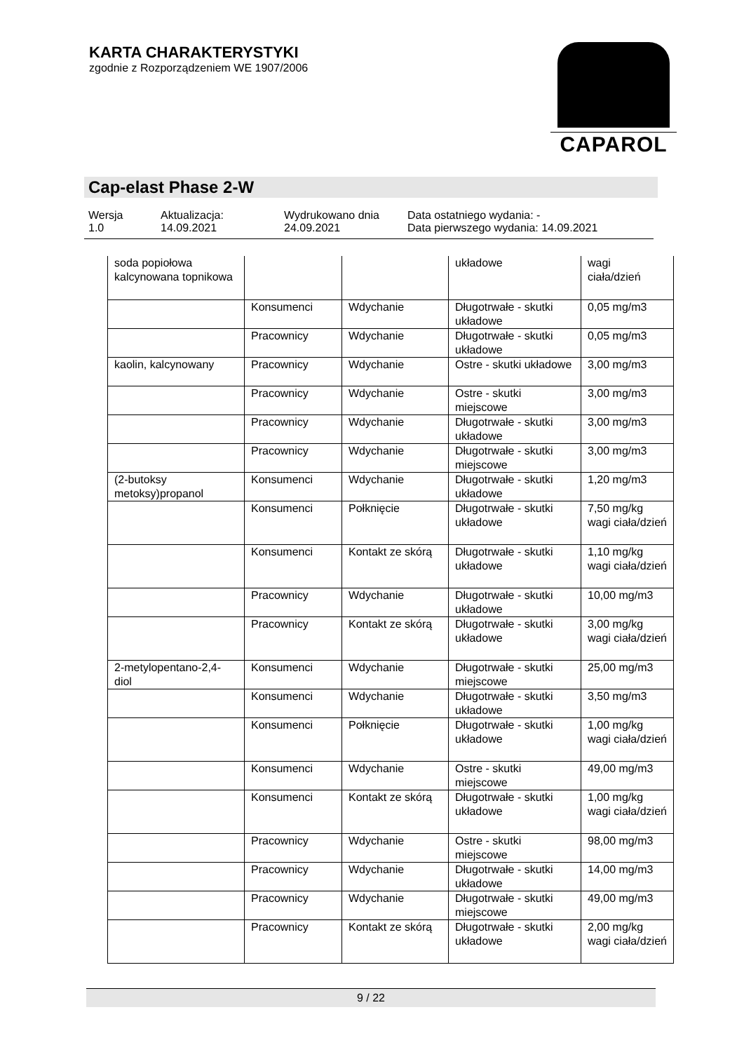KARTA CHARAKTERYSTYKI
zgodnie z Rozporządzeniem WE 1907/2006
CAPAROL
Cap-elast Phase 2-W
Wersja
1.0
Aktualizacja:
14.09.2021
Wydrukowano dnia
24.09.2021
Data ostatniego wydania: -
Data pierwszego wydania: 14.09.2021
| soda popiołowa kalcynowana topnikowa | | | układowe | wagi ciała/dzień |
| | Konsumenci | Wdychanie | Długotrwałe - skutki układowe | 0,05 mg/m3 |
| | Pracownicy | Wdychanie | Długotrwałe - skutki układowe | 0,05 mg/m3 |
| kaolin, kalcynowany | Pracownicy | Wdychanie | Ostre - skutki układowe | 3,00 mg/m3 |
| | Pracownicy | Wdychanie | Ostre - skutki miejscowe | 3,00 mg/m3 |
| | Pracownicy | Wdychanie | Długotrwałe - skutki układowe | 3,00 mg/m3 |
| | Pracownicy | Wdychanie | Długotrwałe - skutki miejscowe | 3,00 mg/m3 |
| (2-butoksy metoksy)propanol | Konsumenci | Wdychanie | Długotrwałe - skutki układowe | 1,20 mg/m3 |
| | Konsumenci | Połknięcie | Długotrwałe - skutki układowe | 7,50 mg/kg wagi ciała/dzień |
| | Konsumenci | Kontakt ze skórą | Długotrwałe - skutki układowe | 1,10 mg/kg wagi ciała/dzień |
| | Pracownicy | Wdychanie | Długotrwałe - skutki układowe | 10,00 mg/m3 |
| | Pracownicy | Kontakt ze skórą | Długotrwałe - skutki układowe | 3,00 mg/kg wagi ciała/dzień |
| 2-metylopentano-2,4-diol | Konsumenci | Wdychanie | Długotrwałe - skutki miejscowe | 25,00 mg/m3 |
| | Konsumenci | Wdychanie | Długotrwałe - skutki układowe | 3,50 mg/m3 |
| | Konsumenci | Połknięcie | Długotrwałe - skutki układowe | 1,00 mg/kg wagi ciała/dzień |
| | Konsumenci | Wdychanie | Ostre - skutki miejscowe | 49,00 mg/m3 |
| | Konsumenci | Kontakt ze skórą | Długotrwałe - skutki układowe | 1,00 mg/kg wagi ciała/dzień |
| | Pracownicy | Wdychanie | Ostre - skutki miejscowe | 98,00 mg/m3 |
| | Pracownicy | Wdychanie | Długotrwałe - skutki układowe | 14,00 mg/m3 |
| | Pracownicy | Wdychanie | Długotrwałe - skutki miejscowe | 49,00 mg/m3 |
| | Pracownicy | Kontakt ze skórą | Długotrwałe - skutki układowe | 2,00 mg/kg wagi ciała/dzień |
9 / 22